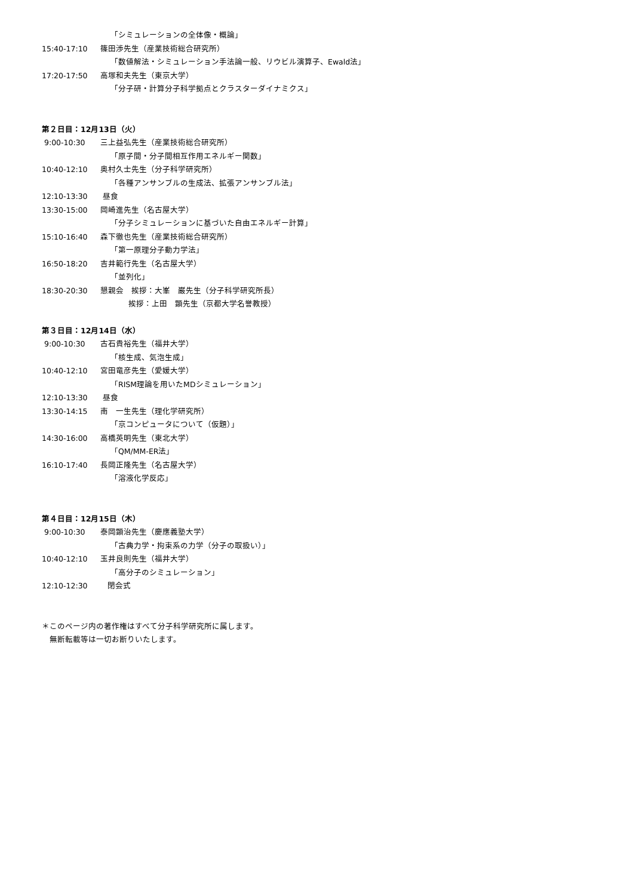「シミュレーションの全体像・概論」
15:40-17:10 篠田渉先生（産業技術総合研究所）
「数値解法・シミュレーション手法論一般、リウビル演算子、Ewald法」
17:20-17:50 高塚和夫先生（東京大学）
「分子研・計算分子科学拠点とクラスターダイナミクス」
第２日目：12月13日（火）
9:00-10:30 三上益弘先生（産業技術総合研究所）
「原子間・分子間相互作用エネルギー関数」
10:40-12:10 奥村久士先生（分子科学研究所）
「各種アンサンブルの生成法、拡張アンサンブル法」
12:10-13:30 昼食
13:30-15:00 岡崎進先生（名古屋大学）
「分子シミュレーションに基づいた自由エネルギー計算」
15:10-16:40 森下徹也先生（産業技術総合研究所）
「第一原理分子動力学法」
16:50-18:20 吉井範行先生（名古屋大学）
「並列化」
18:30-20:30 懇親会　挨拶：大峯　巌先生（分子科学研究所長）
挨拶：上田　顕先生（京都大学名誉教授）
第３日目：12月14日（水）
9:00-10:30 古石貴裕先生（福井大学）
「核生成、気泡生成」
10:40-12:10 宮田竜彦先生（愛媛大学）
「RISM理論を用いたMDシミュレーション」
12:10-13:30 昼食
13:30-14:15 南　一生先生（理化学研究所）
「京コンピュータについて（仮題）」
14:30-16:00 高橋英明先生（東北大学）
「QM/MM-ER法」
16:10-17:40 長岡正隆先生（名古屋大学）
「溶液化学反応」
第４日目：12月15日（木）
9:00-10:30 泰岡顕治先生（慶應義塾大学）
「古典力学・拘束系の力学（分子の取扱い）」
10:40-12:10 玉井良則先生（福井大学）
「高分子のシミュレーション」
12:10-12:30 閉会式
＊このページ内の著作権はすべて分子科学研究所に属します。
　無断転載等は一切お断りいたします。